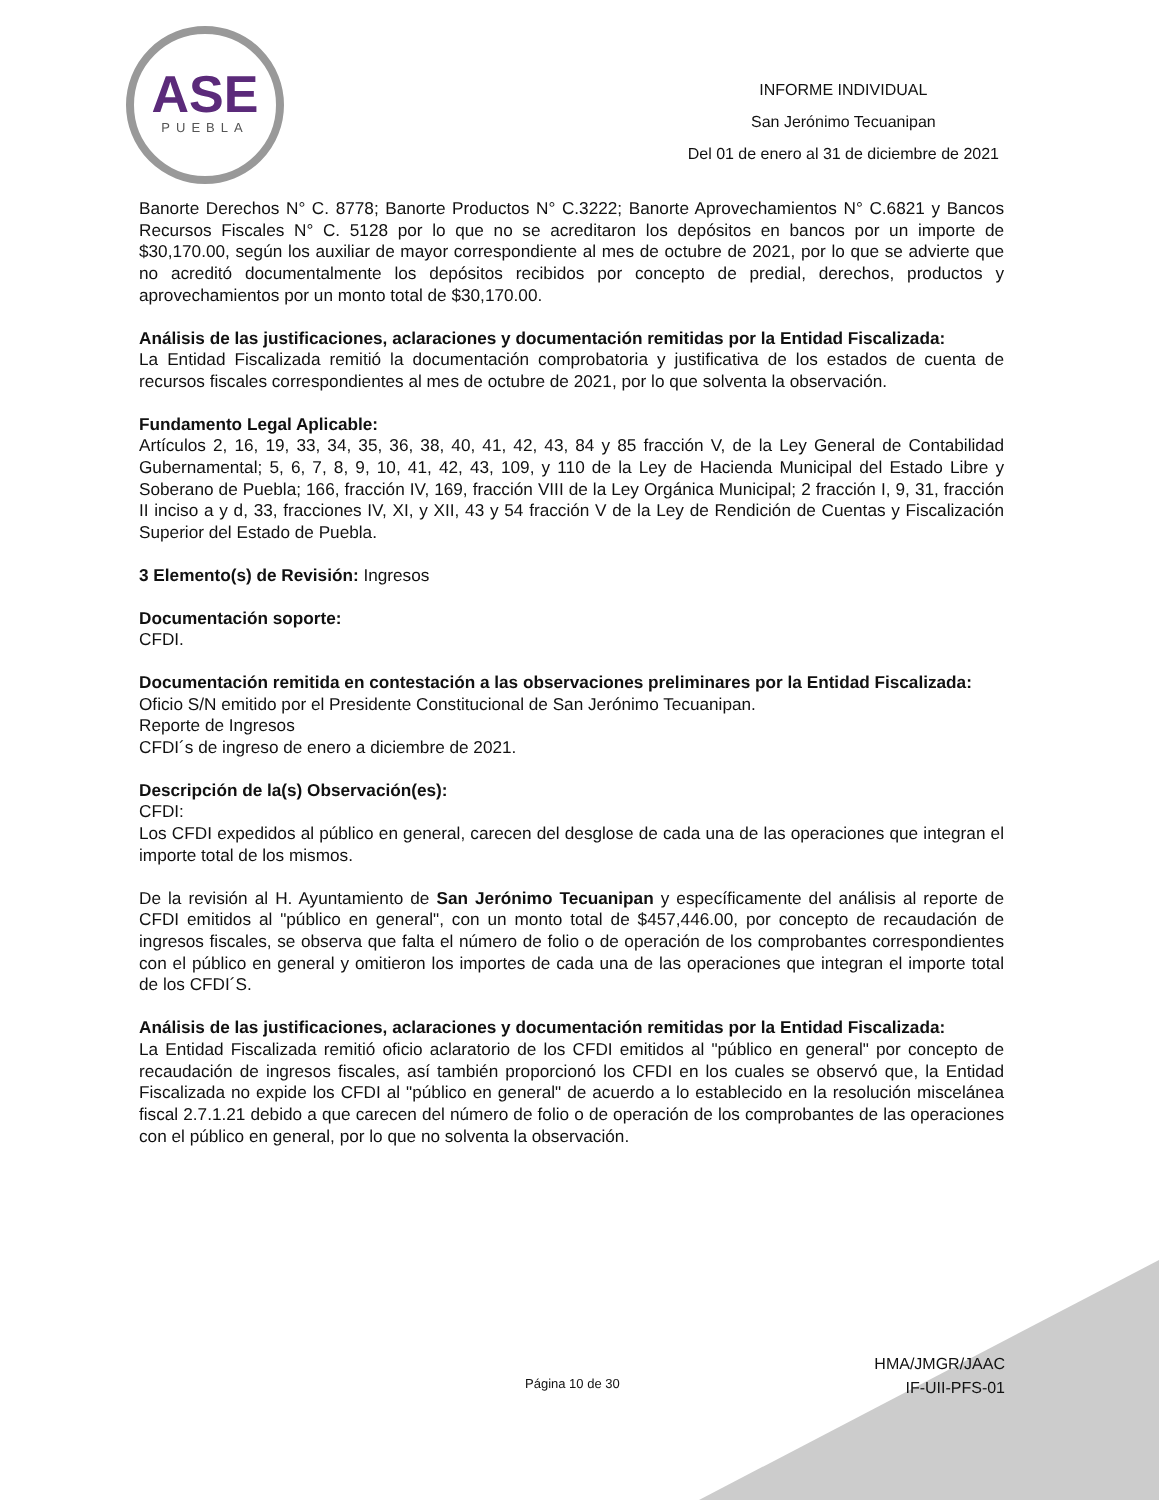ASE
PUEBLA
INFORME INDIVIDUAL
San Jerónimo Tecuanipan
Del 01 de enero al 31 de diciembre de 2021
Banorte Derechos N° C. 8778; Banorte Productos N° C.3222; Banorte Aprovechamientos N° C.6821 y Bancos Recursos Fiscales N° C. 5128 por lo que no se acreditaron los depósitos en bancos por un importe de $30,170.00, según los auxiliar de mayor correspondiente al mes de octubre de 2021, por lo que se advierte que no acreditó documentalmente los depósitos recibidos por concepto de predial, derechos, productos y aprovechamientos por un monto total de $30,170.00.
Análisis de las justificaciones, aclaraciones y documentación remitidas por la Entidad Fiscalizada:
La Entidad Fiscalizada remitió la documentación comprobatoria y justificativa de los estados de cuenta de recursos fiscales correspondientes al mes de octubre de 2021, por lo que solventa la observación.
Fundamento Legal Aplicable:
Artículos 2, 16, 19, 33, 34, 35, 36, 38, 40, 41, 42, 43, 84 y 85 fracción V, de la Ley General de Contabilidad Gubernamental; 5, 6, 7, 8, 9, 10, 41, 42, 43, 109, y 110 de la Ley de Hacienda Municipal del Estado Libre y Soberano de Puebla; 166, fracción IV, 169, fracción VIII de la Ley Orgánica Municipal; 2 fracción I, 9, 31, fracción II inciso a y d, 33, fracciones IV, XI, y XII, 43 y 54 fracción V de la Ley de Rendición de Cuentas y Fiscalización Superior del Estado de Puebla.
3 Elemento(s) de Revisión: Ingresos
Documentación soporte:
CFDI.
Documentación remitida en contestación a las observaciones preliminares por la Entidad Fiscalizada:
Oficio S/N emitido por el Presidente Constitucional de San Jerónimo Tecuanipan.
Reporte de Ingresos
CFDI´s de ingreso de enero a diciembre de 2021.
Descripción de la(s) Observación(es):
CFDI:
Los CFDI expedidos al público en general, carecen del desglose de cada una de las operaciones que integran el importe total de los mismos.
De la revisión al H. Ayuntamiento de San Jerónimo Tecuanipan y específicamente del análisis al reporte de CFDI emitidos al "público en general", con un monto total de $457,446.00, por concepto de recaudación de ingresos fiscales, se observa que falta el número de folio o de operación de los comprobantes correspondientes con el público en general y omitieron los importes de cada una de las operaciones que integran el importe total de los CFDI´S.
Análisis de las justificaciones, aclaraciones y documentación remitidas por la Entidad Fiscalizada:
La Entidad Fiscalizada remitió oficio aclaratorio de los CFDI emitidos al "público en general" por concepto de recaudación de ingresos fiscales, así también proporcionó los CFDI en los cuales se observó que, la Entidad Fiscalizada no expide los CFDI al "público en general" de acuerdo a lo establecido en la resolución miscelánea fiscal 2.7.1.21 debido a que carecen del número de folio o de operación de los comprobantes de las operaciones con el público en general, por lo que no solventa la observación.
Página 10 de 30
HMA/JMGR/JAAC
IF-UII-PFS-01